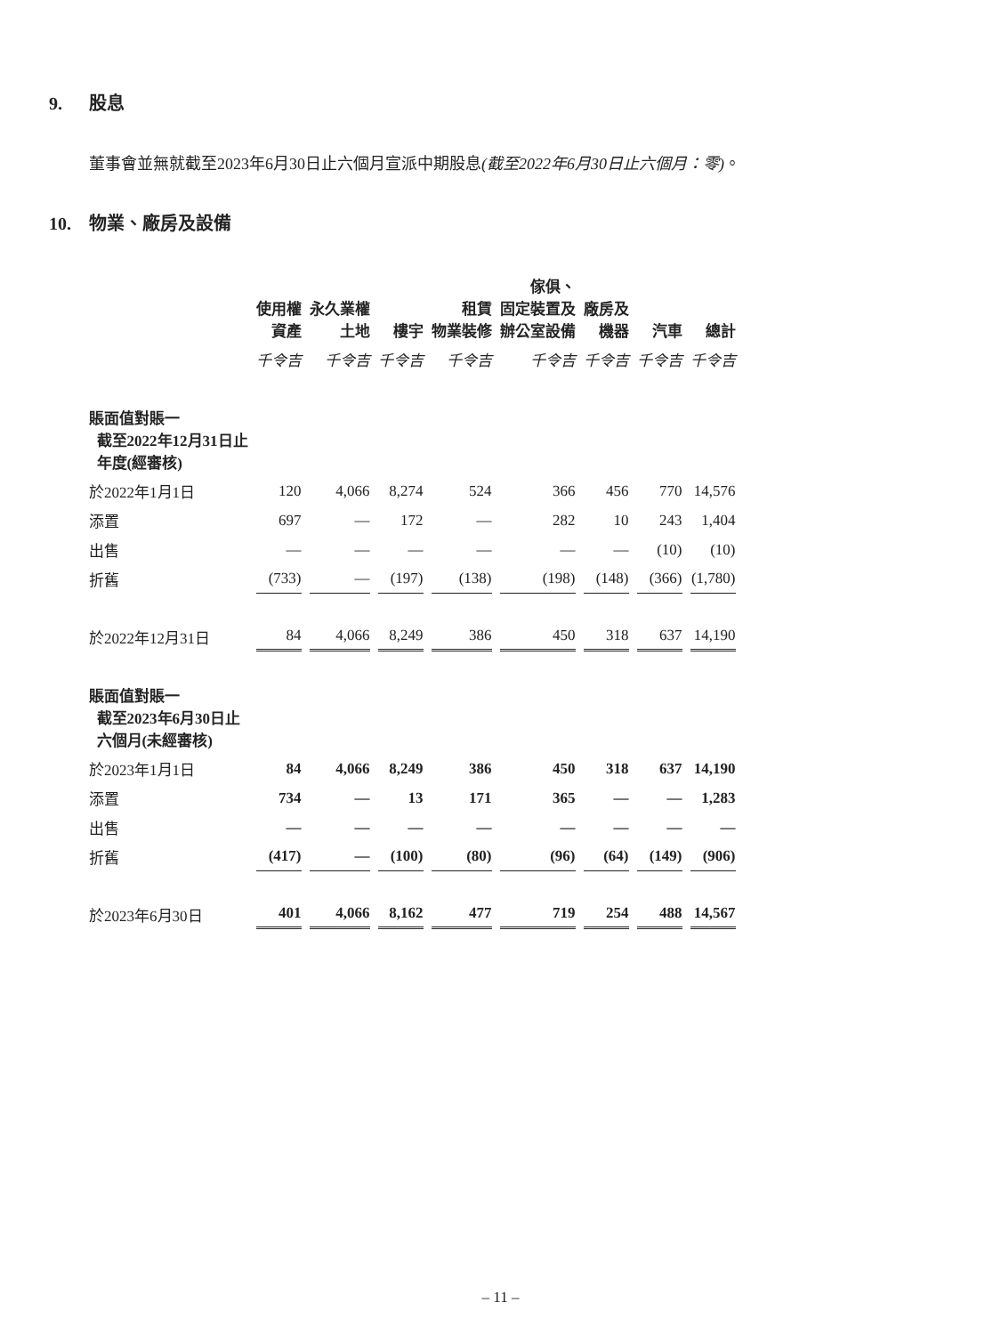9. 股息
董事會並無就截至2023年6月30日止六個月宣派中期股息(截至2022年6月30日止六個月：零)。
10. 物業、廠房及設備
| | 使用權 資產 | 永久業權 土地 | 樓宇 | 租賃 物業裝修 | 傢俱、 固定裝置及 辦公室設備 | 廠房及 機器 | 汽車 | 總計 |
| --- | --- | --- | --- | --- | --- | --- | --- | --- |
| | 千令吉 | 千令吉 | 千令吉 | 千令吉 | 千令吉 | 千令吉 | 千令吉 | 千令吉 |
| 賬面值對賬一 截至2022年12月31日止 年度(經審核) | | | | | | | | |
| 於2022年1月1日 | 120 | 4,066 | 8,274 | 524 | 366 | 456 | 770 | 14,576 |
| 添置 | 697 | — | 172 | — | 282 | 10 | 243 | 1,404 |
| 出售 | — | — | — | — | — | — | (10) | (10) |
| 折舊 | (733) | — | (197) | (138) | (198) | (148) | (366) | (1,780) |
| 於2022年12月31日 | 84 | 4,066 | 8,249 | 386 | 450 | 318 | 637 | 14,190 |
| 賬面值對賬一 截至2023年6月30日止 六個月(未經審核) | | | | | | | | |
| 於2023年1月1日 | 84 | 4,066 | 8,249 | 386 | 450 | 318 | 637 | 14,190 |
| 添置 | 734 | — | 13 | 171 | 365 | — | — | 1,283 |
| 出售 | — | — | — | — | — | — | — | — |
| 折舊 | (417) | — | (100) | (80) | (96) | (64) | (149) | (906) |
| 於2023年6月30日 | 401 | 4,066 | 8,162 | 477 | 719 | 254 | 488 | 14,567 |
– 11 –